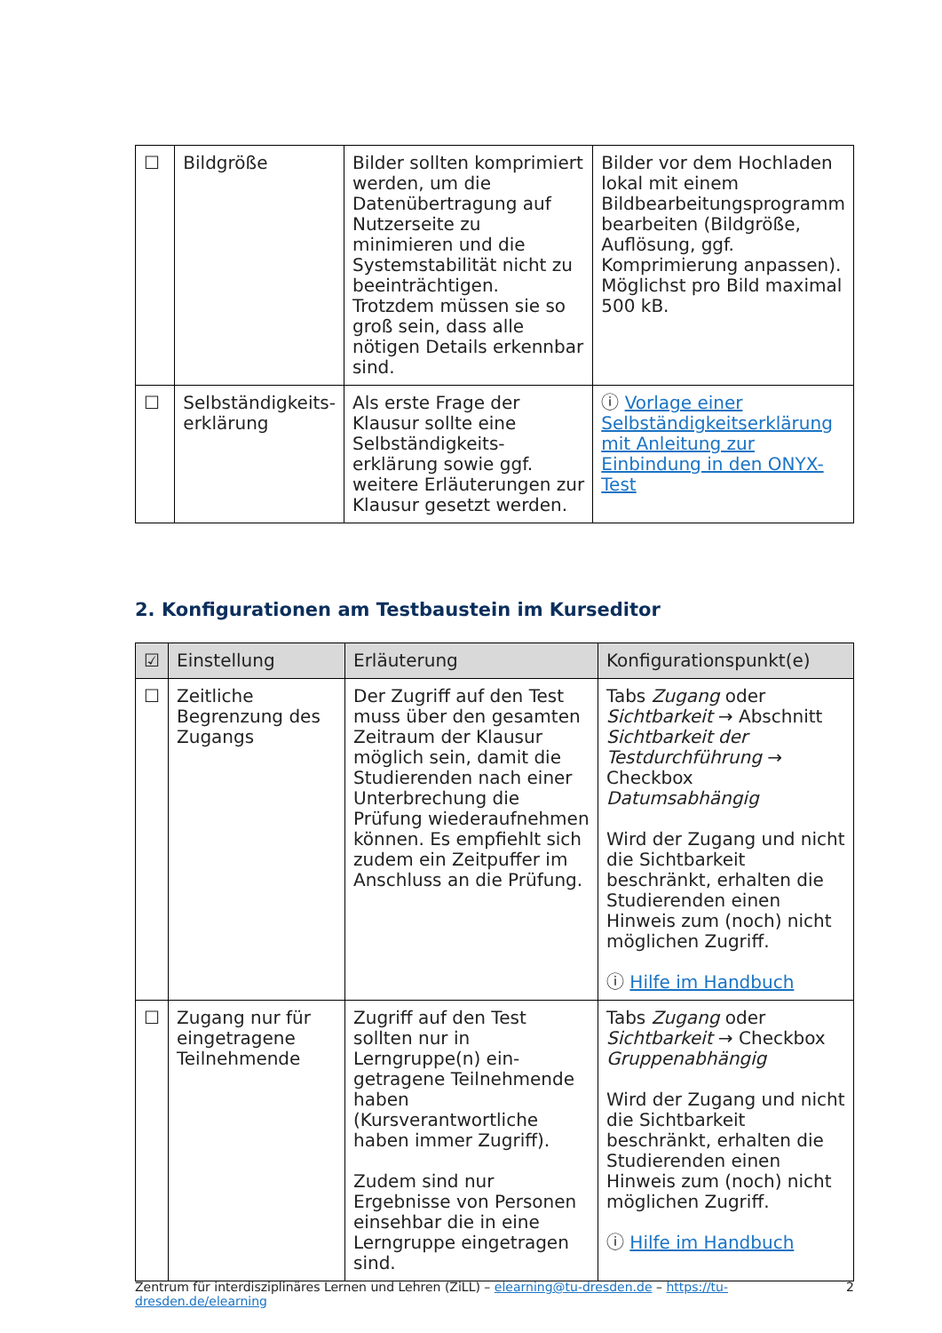| ☐ | Bildgröße | Bilder sollten komprimiert werden, um die Datenübertragung auf Nutzerseite zu minimieren und die Systemstabilität nicht zu beeinträchtigen. Trotzdem müssen sie so groß sein, dass alle nötigen Details erkennbar sind. | Bilder vor dem Hochladen lokal mit einem Bildbearbeitungsprogramm bearbeiten (Bildgröße, Auflösung, ggf. Komprimierung anpassen). Möglichst pro Bild maximal 500 kB. |
| ☐ | Selbständigkeits-erklärung | Als erste Frage der Klausur sollte eine Selbständigkeits-erklärung sowie ggf. weitere Erläuterungen zur Klausur gesetzt werden. | ⓘ Vorlage einer Selbständigkeitserklärung mit Anleitung zur Einbindung in den ONYX-Test |
2. Konfigurationen am Testbaustein im Kurseditor
| ☑ | Einstellung | Erläuterung | Konfigurationspunkt(e) |
| --- | --- | --- | --- |
| ☐ | Zeitliche Begrenzung des Zugangs | Der Zugriff auf den Test muss über den gesamten Zeitraum der Klausur möglich sein, damit die Studierenden nach einer Unterbrechung die Prüfung wiederaufnehmen können. Es empfiehlt sich zudem ein Zeitpuffer im Anschluss an die Prüfung. | Tabs Zugang oder Sichtbarkeit → Abschnitt Sichtbarkeit der Testdurchführung → Checkbox Datumsabhängig Wird der Zugang und nicht die Sichtbarkeit beschränkt, erhalten die Studierenden einen Hinweis zum (noch) nicht möglichen Zugriff. ⓘ Hilfe im Handbuch |
| ☐ | Zugang nur für eingetragene Teilnehmende | Zugriff auf den Test sollten nur in Lerngruppe(n) ein-getragene Teilnehmende haben (Kursverantwortliche haben immer Zugriff). Zudem sind nur Ergebnisse von Personen einsehbar die in eine Lerngruppe eingetragen sind. | Tabs Zugang oder Sichtbarkeit → Checkbox Gruppenabhängig Wird der Zugang und nicht die Sichtbarkeit beschränkt, erhalten die Studierenden einen Hinweis zum (noch) nicht möglichen Zugriff. ⓘ Hilfe im Handbuch |
Zentrum für interdisziplinäres Lernen und Lehren (ZiLL) – elearning@tu-dresden.de – https://tu-dresden.de/elearning 2